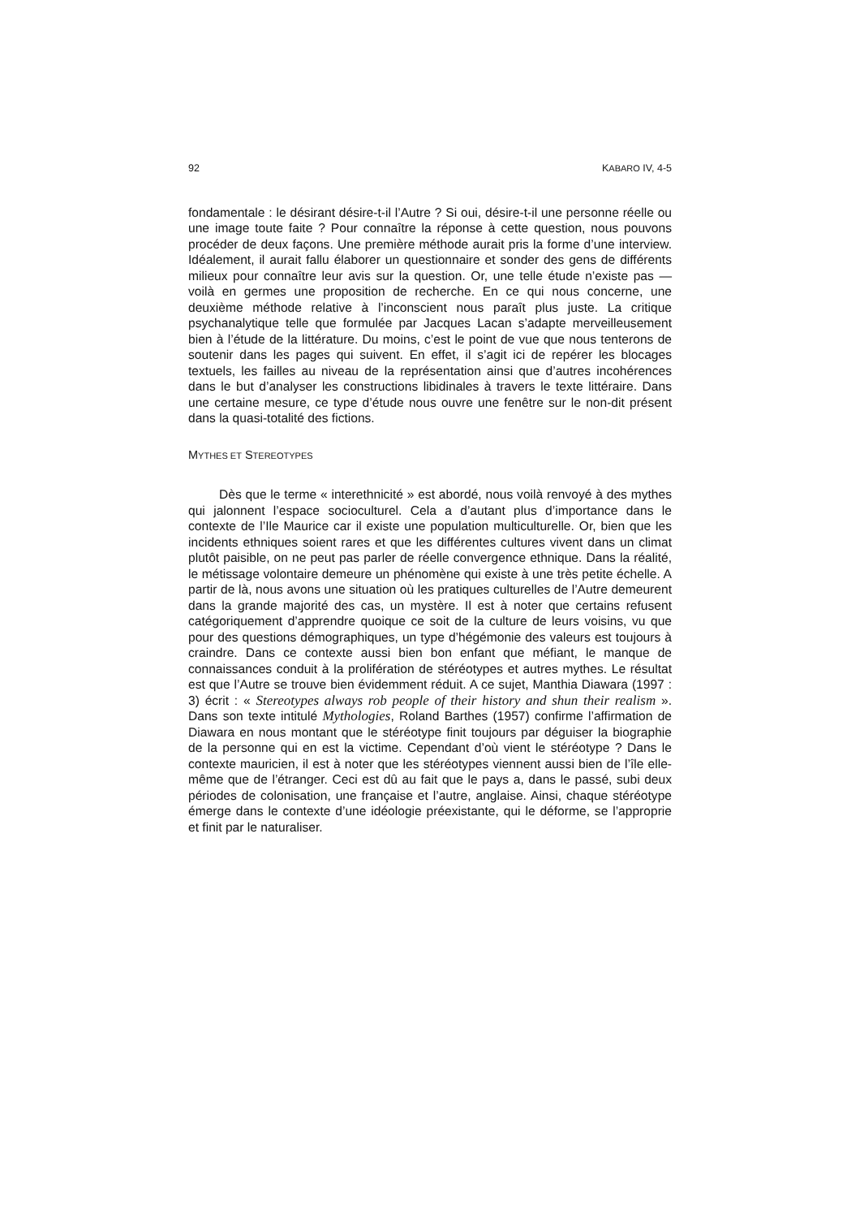92 KABARO IV, 4-5
fondamentale : le désirant désire-t-il l’Autre ? Si oui, désire-t-il une personne réelle ou une image toute faite ? Pour connaître la réponse à cette question, nous pouvons procéder de deux façons. Une première méthode aurait pris la forme d’une interview. Idéalement, il aurait fallu élaborer un questionnaire et sonder des gens de différents milieux pour connaître leur avis sur la question. Or, une telle étude n’existe pas — voilà en germes une proposition de recherche. En ce qui nous concerne, une deuxième méthode relative à l’inconscient nous paraît plus juste. La critique psychanalytique telle que formulée par Jacques Lacan s’adapte merveilleusement bien à l’étude de la littérature. Du moins, c’est le point de vue que nous tenterons de soutenir dans les pages qui suivent. En effet, il s’agit ici de repérer les blocages textuels, les failles au niveau de la représentation ainsi que d’autres incohérences dans le but d’analyser les constructions libidinales à travers le texte littéraire. Dans une certaine mesure, ce type d’étude nous ouvre une fenêtre sur le non-dit présent dans la quasi-totalité des fictions.
MYTHES ET STEREOTYPES
Dès que le terme « interethnicité » est abordé, nous voilà renvoyé à des mythes qui jalonnent l’espace socioculturel. Cela a d’autant plus d’importance dans le contexte de l’Ile Maurice car il existe une population multiculturelle. Or, bien que les incidents ethniques soient rares et que les différentes cultures vivent dans un climat plutôt paisible, on ne peut pas parler de réelle convergence ethnique. Dans la réalité, le métissage volontaire demeure un phénomène qui existe à une très petite échelle. A partir de là, nous avons une situation où les pratiques culturelles de l’Autre demeurent dans la grande majorité des cas, un mystère. Il est à noter que certains refusent catégoriquement d’apprendre quoique ce soit de la culture de leurs voisins, vu que pour des questions démographiques, un type d’hégémonie des valeurs est toujours à craindre. Dans ce contexte aussi bien bon enfant que méfiant, le manque de connaissances conduit à la prolifération de stéréotypes et autres mythes. Le résultat est que l’Autre se trouve bien évidemment réduit. A ce sujet, Manthia Diawara (1997 : 3) écrit : « Stereotypes always rob people of their history and shun their realism ». Dans son texte intitulé Mythologies, Roland Barthes (1957) confirme l’affirmation de Diawara en nous montant que le stéréotype finit toujours par déguiser la biographie de la personne qui en est la victime. Cependant d’où vient le stéréotype ? Dans le contexte mauricien, il est à noter que les stéréotypes viennent aussi bien de l’île elle-même que de l’étranger. Ceci est dû au fait que le pays a, dans le passé, subi deux périodes de colonisation, une française et l’autre, anglaise. Ainsi, chaque stéréotype émerge dans le contexte d’une idéologie préexistante, qui le déforme, se l’approprie et finit par le naturaliser.